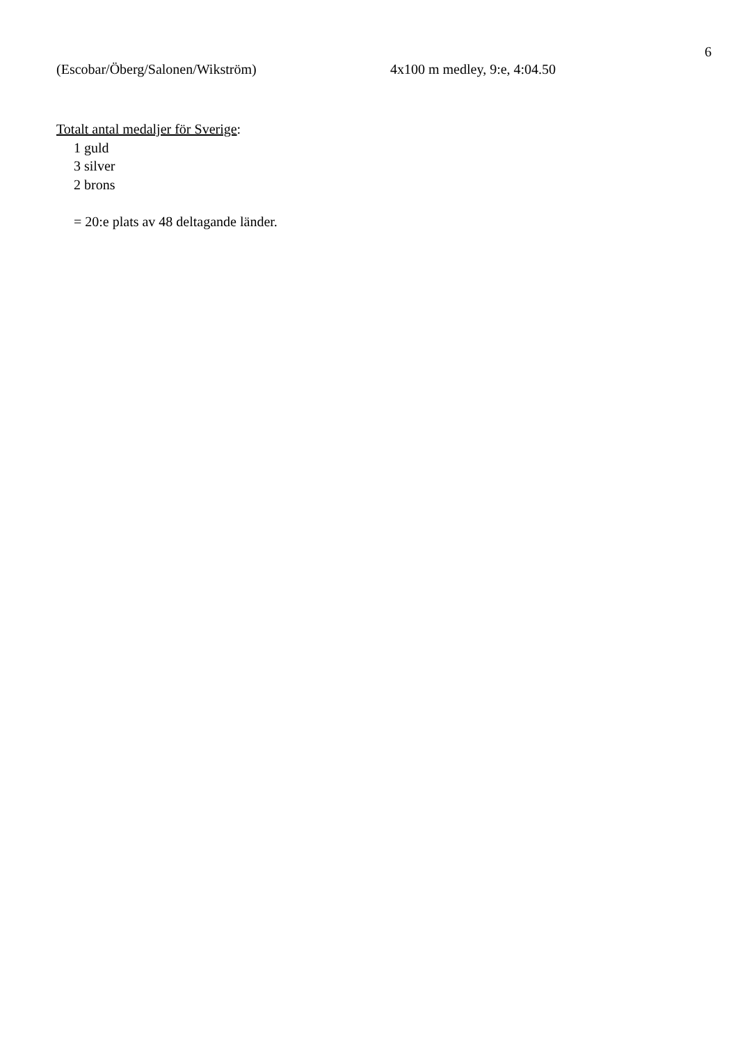6
(Escobar/Öberg/Salonen/Wikström) 4x100 m medley, 9:e, 4:04.50
Totalt antal medaljer för Sverige:
1 guld
3 silver
2 brons
= 20:e plats av 48 deltagande länder.